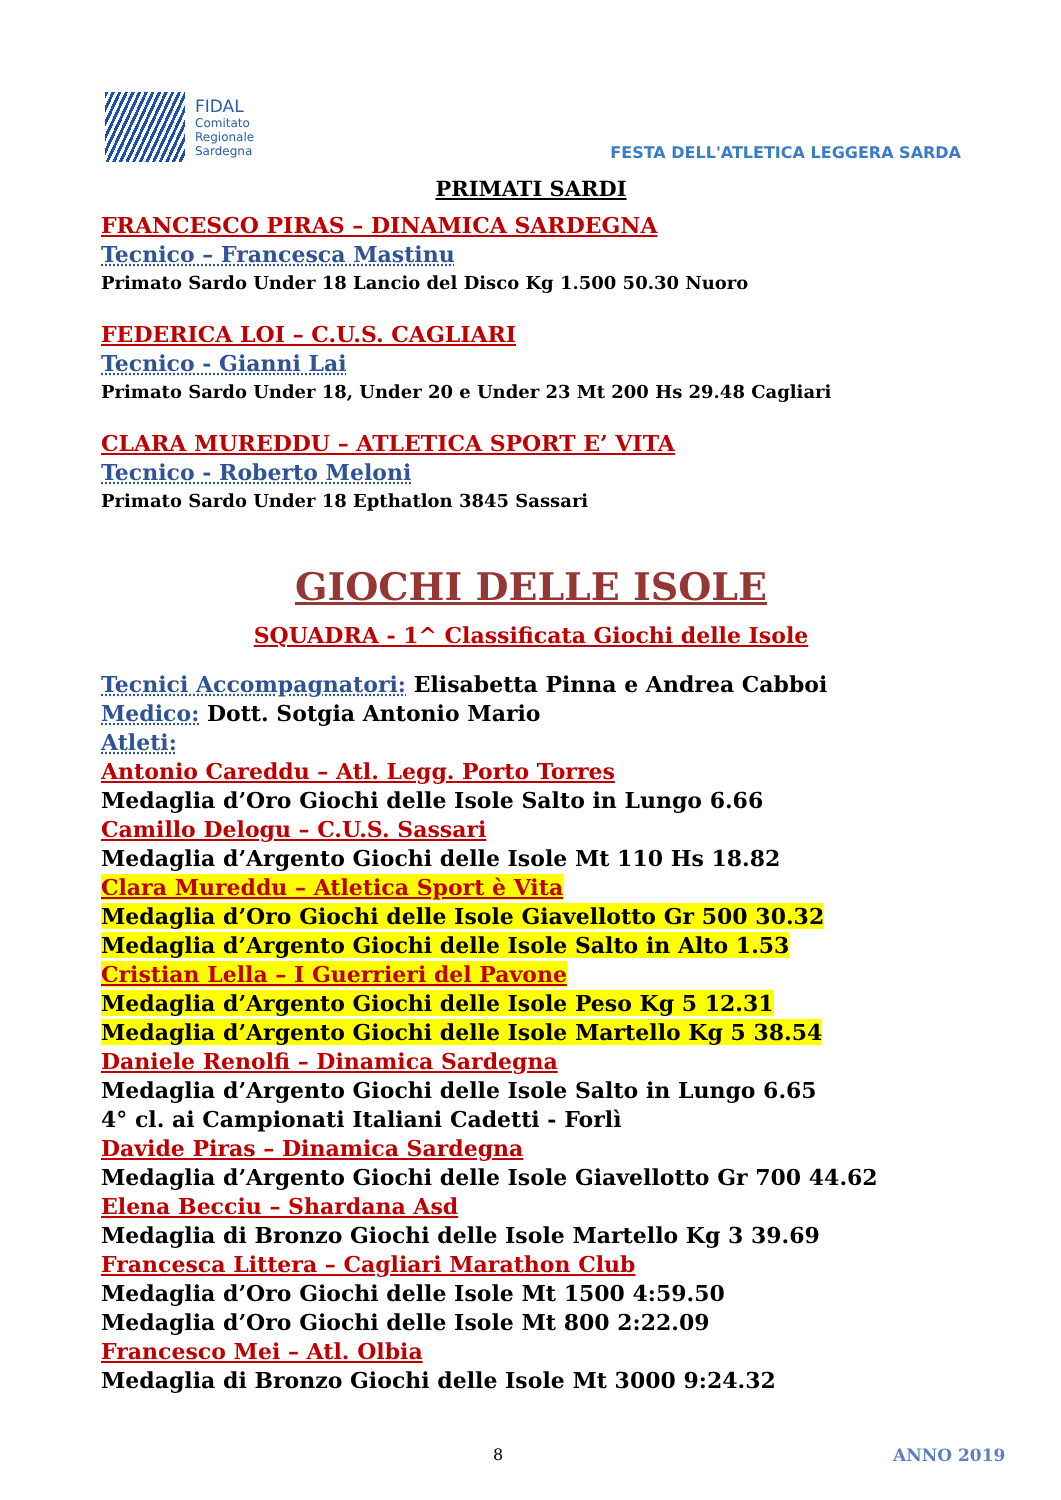FIDAL
Comitato
Regionale
Sardegna
FESTA DELL'ATLETICA LEGGERA SARDA
PRIMATI SARDI
FRANCESCO PIRAS – DINAMICA SARDEGNA
Tecnico – Francesca Mastinu
Primato Sardo Under 18 Lancio del Disco Kg 1.500 50.30 Nuoro
FEDERICA LOI – C.U.S. CAGLIARI
Tecnico - Gianni Lai
Primato Sardo Under 18, Under 20 e Under 23 Mt 200 Hs 29.48 Cagliari
CLARA MUREDDU – ATLETICA SPORT E’ VITA
Tecnico - Roberto Meloni
Primato Sardo Under 18 Epthatlon 3845 Sassari
GIOCHI DELLE ISOLE
SQUADRA - 1^ Classificata Giochi delle Isole
Tecnici Accompagnatori: Elisabetta Pinna e Andrea Cabboi
Medico: Dott. Sotgia Antonio Mario
Atleti:
Antonio Careddu – Atl. Legg. Porto Torres
Medaglia d’Oro Giochi delle Isole Salto in Lungo 6.66
Camillo Delogu – C.U.S. Sassari
Medaglia d’Argento Giochi delle Isole Mt 110 Hs 18.82
Clara Mureddu – Atletica Sport è Vita
Medaglia d’Oro Giochi delle Isole Giavellotto Gr 500 30.32
Medaglia d’Argento Giochi delle Isole Salto in Alto 1.53
Cristian Lella – I Guerrieri del Pavone
Medaglia d’Argento Giochi delle Isole Peso Kg 5 12.31
Medaglia d’Argento Giochi delle Isole Martello Kg 5 38.54
Daniele Renolfi – Dinamica Sardegna
Medaglia d’Argento Giochi delle Isole Salto in Lungo 6.65
4° cl. ai Campionati Italiani Cadetti - Forlì
Davide Piras – Dinamica Sardegna
Medaglia d’Argento Giochi delle Isole Giavellotto Gr 700 44.62
Elena Becciu – Shardana Asd
Medaglia di Bronzo Giochi delle Isole Martello Kg 3 39.69
Francesca Littera – Cagliari Marathon Club
Medaglia d’Oro Giochi delle Isole Mt 1500 4:59.50
Medaglia d’Oro Giochi delle Isole Mt 800 2:22.09
Francesco Mei – Atl. Olbia
Medaglia di Bronzo Giochi delle Isole Mt 3000 9:24.32
8 ANNO 2019